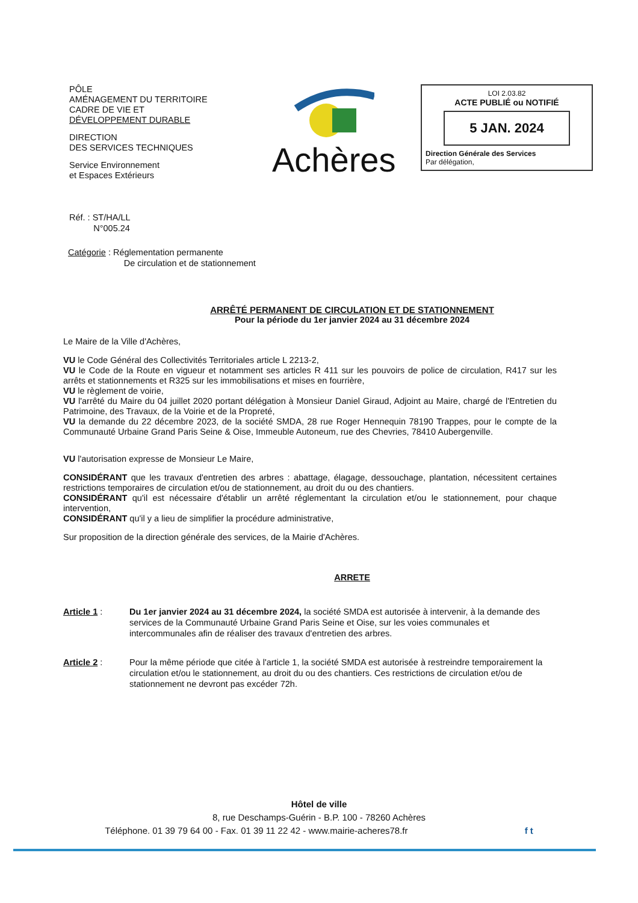PÔLE
AMÉNAGEMENT DU TERRITOIRE
CADRE DE VIE ET
DÉVELOPPEMENT DURABLE
DIRECTION
DES SERVICES TECHNIQUES
Service Environnement
et Espaces Extérieurs
Achères
LOI 2.03.82
ACTE PUBLIÉ ou NOTIFIÉ
5 JAN. 2024
Direction Générale des Services
Par délégation,
Réf. : ST/HA/LL
N°005.24
Catégorie : Réglementation permanente
De circulation et de stationnement
ARRÊTÉ PERMANENT DE CIRCULATION ET DE STATIONNEMENT
Pour la période du 1er janvier 2024 au 31 décembre 2024
Le Maire de la Ville d'Achères,
VU le Code Général des Collectivités Territoriales article L 2213-2,
VU le Code de la Route en vigueur et notamment ses articles R 411 sur les pouvoirs de police de circulation, R417 sur les arrêts et stationnements et R325 sur les immobilisations et mises en fourrière,
VU le règlement de voirie,
VU l'arrêté du Maire du 04 juillet 2020 portant délégation à Monsieur Daniel Giraud, Adjoint au Maire, chargé de l'Entretien du Patrimoine, des Travaux, de la Voirie et de la Propreté,
VU la demande du 22 décembre 2023, de la société SMDA, 28 rue Roger Hennequin 78190 Trappes, pour le compte de la Communauté Urbaine Grand Paris Seine & Oise, Immeuble Autoneum, rue des Chevries, 78410 Aubergenville.
VU l'autorisation expresse de Monsieur Le Maire,
CONSIDÉRANT que les travaux d'entretien des arbres : abattage, élagage, dessouchage, plantation, nécessitent certaines restrictions temporaires de circulation et/ou de stationnement, au droit du ou des chantiers.
CONSIDÉRANT qu'il est nécessaire d'établir un arrêté réglementant la circulation et/ou le stationnement, pour chaque intervention,
CONSIDÉRANT qu'il y a lieu de simplifier la procédure administrative,
Sur proposition de la direction générale des services, de la Mairie d'Achères.
ARRETE
Article 1 : Du 1er janvier 2024 au 31 décembre 2024, la société SMDA est autorisée à intervenir, à la demande des services de la Communauté Urbaine Grand Paris Seine et Oise, sur les voies communales et intercommunales afin de réaliser des travaux d'entretien des arbres.
Article 2 : Pour la même période que citée à l'article 1, la société SMDA est autorisée à restreindre temporairement la circulation et/ou le stationnement, au droit du ou des chantiers. Ces restrictions de circulation et/ou de stationnement ne devront pas excéder 72h.
Hôtel de ville
8, rue Deschamps-Guérin - B.P. 100 - 78260 Achères
Téléphone. 01 39 79 64 00 - Fax. 01 39 11 22 42 - www.mairie-acheres78.fr f t